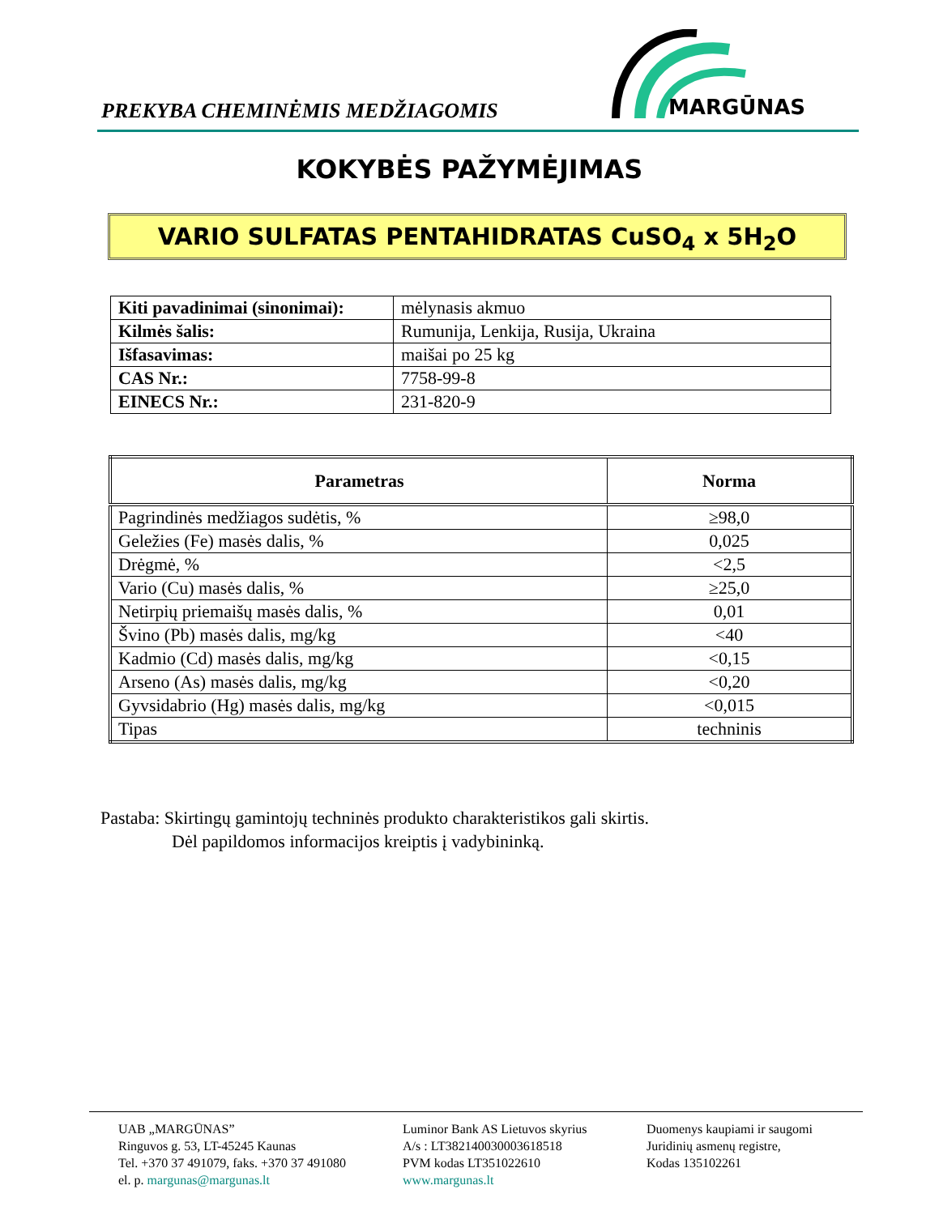PREKYBA CHEMINĖMIS MEDŽIAGOMIS
MARGŪNAS
KOKYBĖS PAŽYMĖJIMAS
VARIO SULFATAS PENTAHIDRATAS CuSO<sub>4</sub> x 5H<sub>2</sub>O
| Kiti pavadinimai (sinonimai): | mėlynasis akmuo |
| Kilmės šalis: | Rumunija, Lenkija, Rusija, Ukraina |
| Išfasavimas: | maišai po 25 kg |
| CAS Nr.: | 7758-99-8 |
| EINECS Nr.: | 231-820-9 |
| Parametras | Norma |
| --- | --- |
| Pagrindinės medžiagos sudėtis, % | ≥98,0 |
| Geležies (Fe) masės dalis, % | 0,025 |
| Drėgmė, % | <2,5 |
| Vario (Cu) masės dalis, % | ≥25,0 |
| Netirpių priemaišų masės dalis, % | 0,01 |
| Švino (Pb) masės dalis, mg/kg | <40 |
| Kadmio (Cd) masės dalis, mg/kg | <0,15 |
| Arseno (As) masės dalis, mg/kg | <0,20 |
| Gyvsidabrio (Hg) masės dalis, mg/kg | <0,015 |
| Tipas | techninis |
Pastaba: Skirtingų gamintojų techninės produkto charakteristikos gali skirtis.
Dėl papildomos informacijos kreiptis į vadybininką.
UAB „MARGŪNAS”
Ringuvos g. 53, LT-45245 Kaunas
Tel. +370 37 491079, faks. +370 37 491080
el. p. margunas@margunas.lt
Luminor Bank AS Lietuvos skyrius
A/s : LT382140030003618518
PVM kodas LT351022610
www.margunas.lt
Duomenys kaupiami ir saugomi
Juridinių asmenų registre,
Kodas 135102261